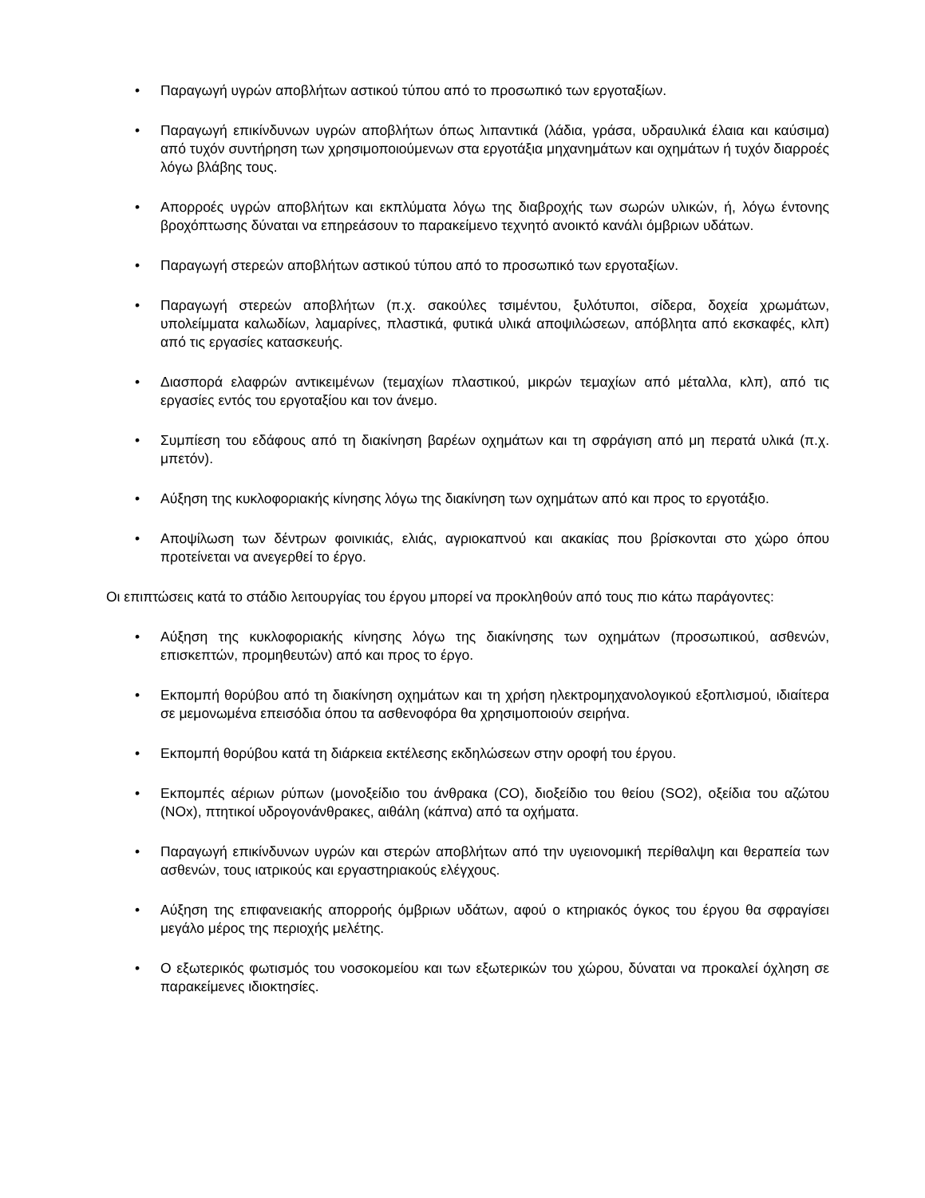• Παραγωγή υγρών αποβλήτων αστικού τύπου από το προσωπικό των εργοταξίων.
• Παραγωγή επικίνδυνων υγρών αποβλήτων όπως λιπαντικά (λάδια, γράσα, υδραυλικά έλαια και καύσιμα) από τυχόν συντήρηση των χρησιμοποιούμενων στα εργοτάξια μηχανημάτων και οχημάτων ή τυχόν διαρροές λόγω βλάβης τους.
• Απορροές υγρών αποβλήτων και εκπλύματα λόγω της διαβροχής των σωρών υλικών, ή, λόγω έντονης βροχόπτωσης δύναται να επηρεάσουν το παρακείμενο τεχνητό ανοικτό κανάλι όμβριων υδάτων.
• Παραγωγή στερεών αποβλήτων αστικού τύπου από το προσωπικό των εργοταξίων.
• Παραγωγή στερεών αποβλήτων (π.χ. σακούλες τσιμέντου, ξυλότυποι, σίδερα, δοχεία χρωμάτων, υπολείμματα καλωδίων, λαμαρίνες, πλαστικά, φυτικά υλικά αποψιλώσεων, απόβλητα από εκσκαφές, κλπ) από τις εργασίες κατασκευής.
• Διασπορά ελαφρών αντικειμένων (τεμαχίων πλαστικού, μικρών τεμαχίων από μέταλλα, κλπ), από τις εργασίες εντός του εργοταξίου και τον άνεμο.
• Συμπίεση του εδάφους από τη διακίνηση βαρέων οχημάτων και τη σφράγιση από μη περατά υλικά (π.χ. μπετόν).
• Αύξηση της κυκλοφοριακής κίνησης λόγω της διακίνηση των οχημάτων από και προς το εργοτάξιο.
• Αποψίλωση των δέντρων φοινικιάς, ελιάς, αγριοκαπνού και ακακίας που βρίσκονται στο χώρο όπου προτείνεται να ανεγερθεί το έργο.
Οι επιπτώσεις κατά το στάδιο λειτουργίας του έργου μπορεί να προκληθούν από τους πιο κάτω παράγοντες:
• Αύξηση της κυκλοφοριακής κίνησης λόγω της διακίνησης των οχημάτων (προσωπικού, ασθενών, επισκεπτών, προμηθευτών) από και προς το έργο.
• Εκπομπή θορύβου από τη διακίνηση οχημάτων και τη χρήση ηλεκτρομηχανολογικού εξοπλισμού, ιδιαίτερα σε μεμονωμένα επεισόδια όπου τα ασθενοφόρα θα χρησιμοποιούν σειρήνα.
• Εκπομπή θορύβου κατά τη διάρκεια εκτέλεσης εκδηλώσεων στην οροφή του έργου.
• Εκπομπές αέριων ρύπων (μονοξείδιο του άνθρακα (CO), διοξείδιο του θείου (SO2), οξείδια του αζώτου (NOx), πτητικοί υδρογονάνθρακες, αιθάλη (κάπνα) από τα οχήματα.
• Παραγωγή επικίνδυνων υγρών και στερών αποβλήτων από την υγειονομική περίθαλψη και θεραπεία των ασθενών, τους ιατρικούς και εργαστηριακούς ελέγχους.
• Αύξηση της επιφανειακής απορροής όμβριων υδάτων, αφού ο κτηριακός όγκος του έργου θα σφραγίσει μεγάλο μέρος της περιοχής μελέτης.
• Ο εξωτερικός φωτισμός του νοσοκομείου και των εξωτερικών του χώρου, δύναται να προκαλεί όχληση σε παρακείμενες ιδιοκτησίες.